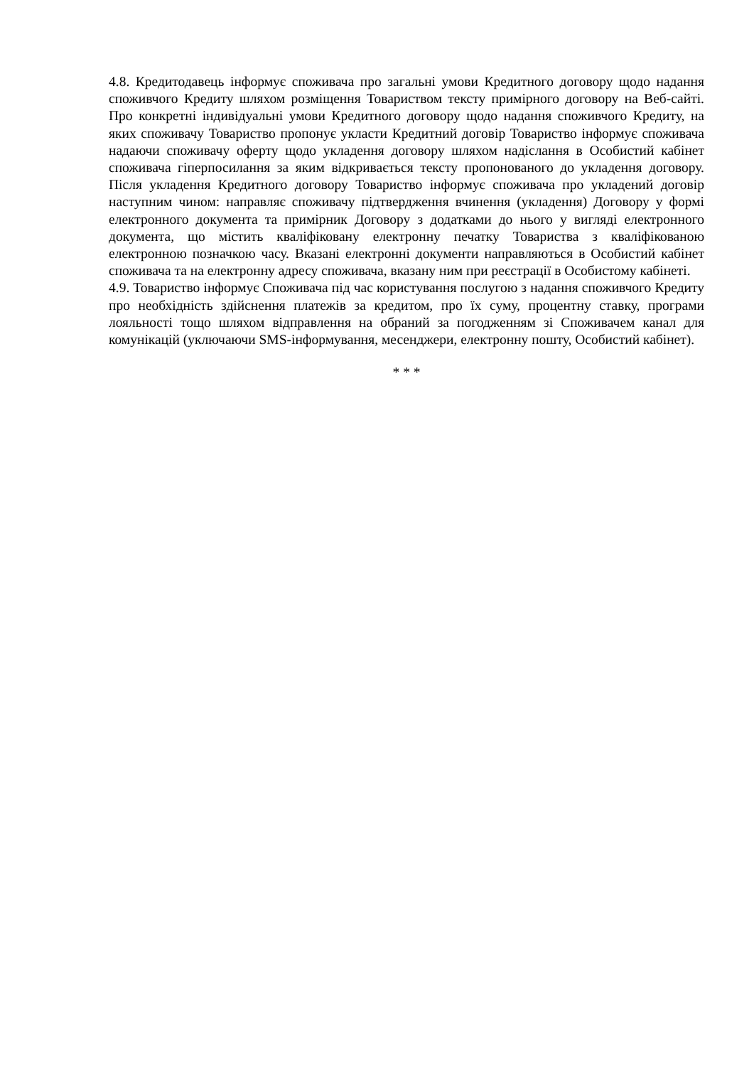4.8. Кредитодавець інформує споживача про загальні умови Кредитного договору щодо надання споживчого Кредиту шляхом розміщення Товариством тексту примірного договору на Веб-сайті. Про конкретні індивідуальні умови Кредитного договору щодо надання споживчого Кредиту, на яких споживачу Товариство пропонує укласти Кредитний договір Товариство інформує споживача надаючи споживачу оферту щодо укладення договору шляхом надіслання в Особистий кабінет споживача гіперпосилання за яким відкривається тексту пропонованого до укладення договору. Після укладення Кредитного договору Товариство інформує споживача про укладений договір наступним чином: направляє споживачу підтвердження вчинення (укладення) Договору у формі електронного документа та примірник Договору з додатками до нього у вигляді електронного документа, що містить кваліфіковану електронну печатку Товариства з кваліфікованою електронною позначкою часу. Вказані електронні документи направляються в Особистий кабінет споживача та на електронну адресу споживача, вказану ним при реєстрації в Особистому кабінеті.
4.9. Товариство інформує Споживача під час користування послугою з надання споживчого Кредиту про необхідність здійснення платежів за кредитом, про їх суму, процентну ставку, програми лояльності тощо шляхом відправлення на обраний за погодженням зі Споживачем канал для комунікацій (уключаючи SMS-інформування, месенджери, електронну пошту, Особистий кабінет).
* * *